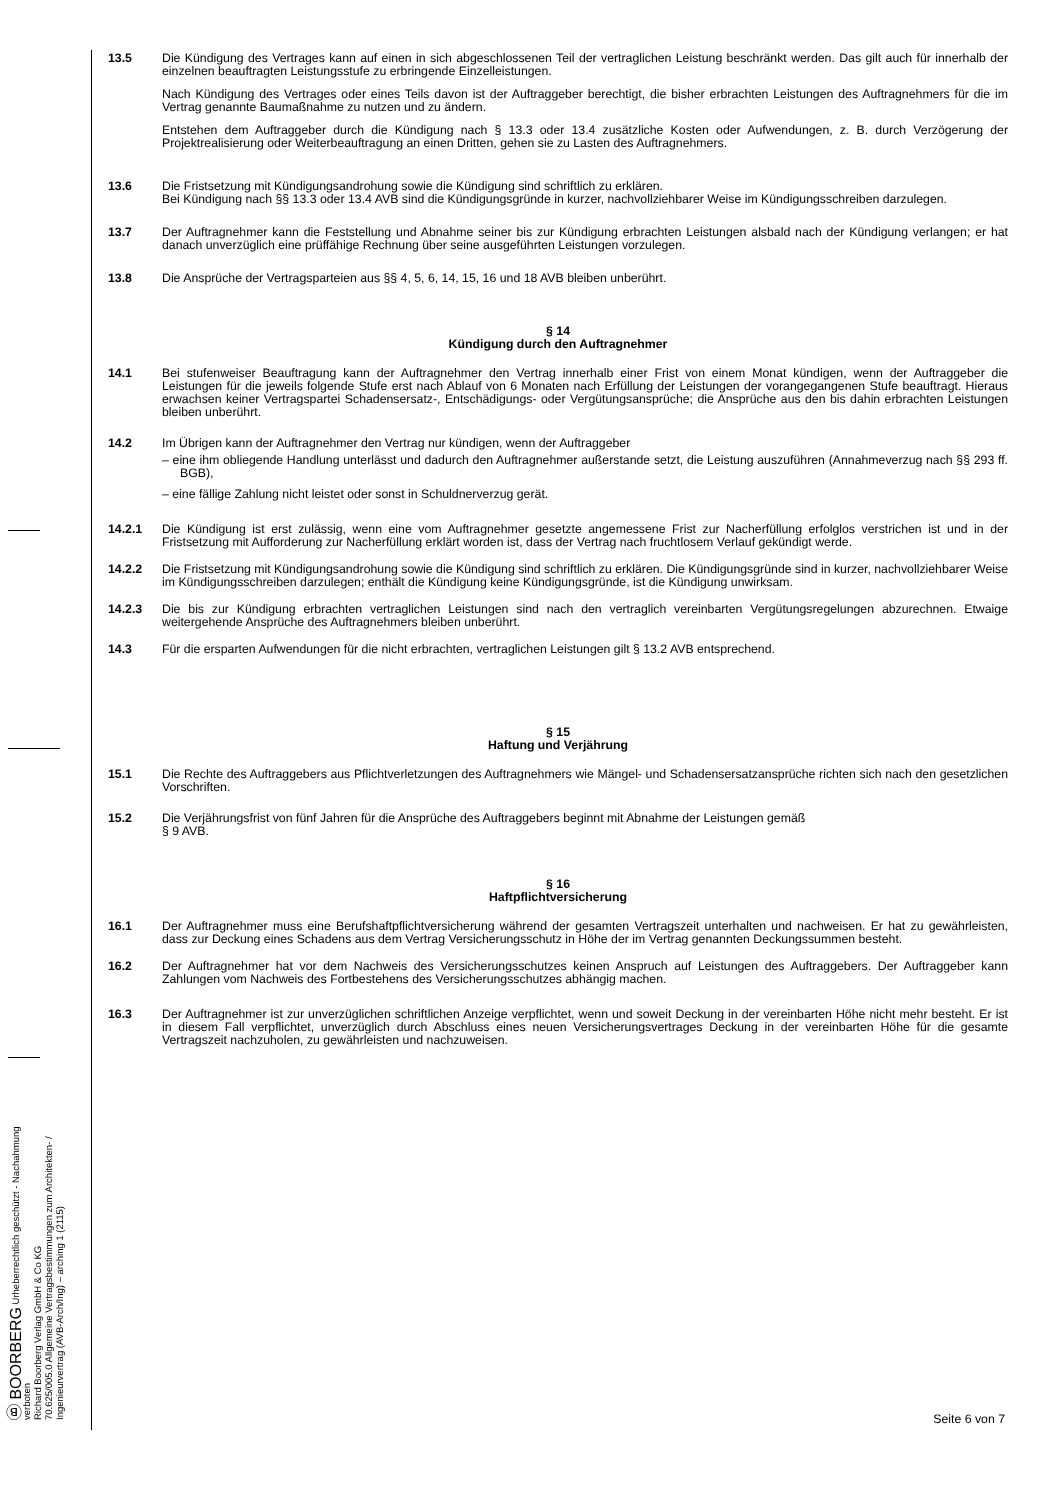Ⓑ BOORBERG Urheberrechtlich geschützt - Nachahmung verboten
Richard Boorberg Verlag GmbH & Co KG
70.625/005.0 Allgemeine Vertragsbestimmungen zum Architekten- / Ingenieurvertrag (AVB-Arch/Ing) – arching 1 (2115)
13.5 Die Kündigung des Vertrages kann auf einen in sich abgeschlossenen Teil der vertraglichen Leistung beschränkt werden. Das gilt auch für innerhalb der einzelnen beauftragten Leistungsstufe zu erbringende Einzelleistungen.
Nach Kündigung des Vertrages oder eines Teils davon ist der Auftraggeber berechtigt, die bisher erbrachten Leistungen des Auftragnehmers für die im Vertrag genannte Baumaßnahme zu nutzen und zu ändern.
Entstehen dem Auftraggeber durch die Kündigung nach § 13.3 oder 13.4 zusätzliche Kosten oder Aufwendungen, z. B. durch Verzögerung der Projektrealisierung oder Weiterbeauftragung an einen Dritten, gehen sie zu Lasten des Auftragnehmers.
13.6 Die Fristsetzung mit Kündigungsandrohung sowie die Kündigung sind schriftlich zu erklären.
Bei Kündigung nach §§ 13.3 oder 13.4 AVB sind die Kündigungsgründe in kurzer, nachvollziehbarer Weise im Kündigungsschreiben darzulegen.
13.7 Der Auftragnehmer kann die Feststellung und Abnahme seiner bis zur Kündigung erbrachten Leistungen alsbald nach der Kündigung verlangen; er hat danach unverzüglich eine prüffähige Rechnung über seine ausgeführten Leistungen vorzulegen.
13.8 Die Ansprüche der Vertragsparteien aus §§ 4, 5, 6, 14, 15, 16 und 18 AVB bleiben unberührt.
§ 14
Kündigung durch den Auftragnehmer
14.1 Bei stufenweiser Beauftragung kann der Auftragnehmer den Vertrag innerhalb einer Frist von einem Monat kündigen, wenn der Auftraggeber die Leistungen für die jeweils folgende Stufe erst nach Ablauf von 6 Monaten nach Erfüllung der Leistungen der vorangegangenen Stufe beauftragt. Hieraus erwachsen keiner Vertragspartei Schadensersatz-, Entschädigungs- oder Vergütungsansprüche; die Ansprüche aus den bis dahin erbrachten Leistungen bleiben unberührt.
14.2 Im Übrigen kann der Auftragnehmer den Vertrag nur kündigen, wenn der Auftraggeber
– eine ihm obliegende Handlung unterlässt und dadurch den Auftragnehmer außerstande setzt, die Leistung auszuführen (Annahmeverzug nach §§ 293 ff. BGB),
– eine fällige Zahlung nicht leistet oder sonst in Schuldnerverzug gerät.
14.2.1 Die Kündigung ist erst zulässig, wenn eine vom Auftragnehmer gesetzte angemessene Frist zur Nacherfüllung erfolglos verstrichen ist und in der Fristsetzung mit Aufforderung zur Nacherfüllung erklärt worden ist, dass der Vertrag nach fruchtlosem Verlauf gekündigt werde.
14.2.2 Die Fristsetzung mit Kündigungsandrohung sowie die Kündigung sind schriftlich zu erklären. Die Kündigungsgründe sind in kurzer, nachvollziehbarer Weise im Kündigungsschreiben darzulegen; enthält die Kündigung keine Kündigungsgründe, ist die Kündigung unwirksam.
14.2.3 Die bis zur Kündigung erbrachten vertraglichen Leistungen sind nach den vertraglich vereinbarten Vergütungsregelungen abzurechnen. Etwaige weitergehende Ansprüche des Auftragnehmers bleiben unberührt.
14.3 Für die ersparten Aufwendungen für die nicht erbrachten, vertraglichen Leistungen gilt § 13.2 AVB entsprechend.
§ 15
Haftung und Verjährung
15.1 Die Rechte des Auftraggebers aus Pflichtverletzungen des Auftragnehmers wie Mängel- und Schadensersatzansprüche richten sich nach den gesetzlichen Vorschriften.
15.2 Die Verjährungsfrist von fünf Jahren für die Ansprüche des Auftraggebers beginnt mit Abnahme der Leistungen gemäß
§ 9 AVB.
§ 16
Haftpflichtversicherung
16.1 Der Auftragnehmer muss eine Berufshaftpflichtversicherung während der gesamten Vertragszeit unterhalten und nachweisen. Er hat zu gewährleisten, dass zur Deckung eines Schadens aus dem Vertrag Versicherungsschutz in Höhe der im Vertrag genannten Deckungssummen besteht.
16.2 Der Auftragnehmer hat vor dem Nachweis des Versicherungsschutzes keinen Anspruch auf Leistungen des Auftraggebers. Der Auftraggeber kann Zahlungen vom Nachweis des Fortbestehens des Versicherungsschutzes abhängig machen.
16.3 Der Auftragnehmer ist zur unverzüglichen schriftlichen Anzeige verpflichtet, wenn und soweit Deckung in der vereinbarten Höhe nicht mehr besteht. Er ist in diesem Fall verpflichtet, unverzüglich durch Abschluss eines neuen Versicherungsvertrages Deckung in der vereinbarten Höhe für die gesamte Vertragszeit nachzuholen, zu gewährleisten und nachzuweisen.
Seite 6 von 7